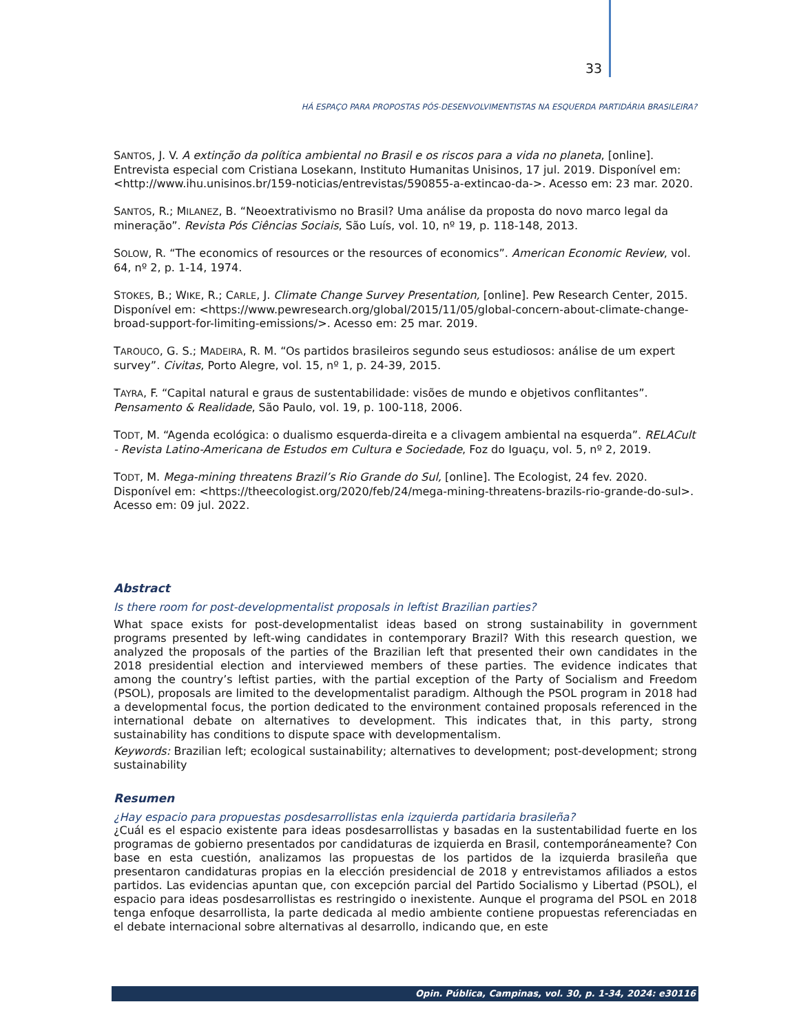33
HÁ ESPAÇO PARA PROPOSTAS PÓS-DESENVOLVIMENTISTAS NA ESQUERDA PARTIDÁRIA BRASILEIRA?
SANTOS, J. V. A extinção da política ambiental no Brasil e os riscos para a vida no planeta, [online]. Entrevista especial com Cristiana Losekann, Instituto Humanitas Unisinos, 17 jul. 2019. Disponível em: <http://www.ihu.unisinos.br/159-noticias/entrevistas/590855-a-extincao-da->. Acesso em: 23 mar. 2020.
SANTOS, R.; MILANEZ, B. “Neoextrativismo no Brasil? Uma análise da proposta do novo marco legal da mineração”. Revista Pós Ciências Sociais, São Luís, vol. 10, nº 19, p. 118-148, 2013.
SOLOW, R. “The economics of resources or the resources of economics”. American Economic Review, vol. 64, nº 2, p. 1-14, 1974.
STOKES, B.; WIKE, R.; CARLE, J. Climate Change Survey Presentation, [online]. Pew Research Center, 2015. Disponível em: <https://www.pewresearch.org/global/2015/11/05/global-concern-about-climate-change-broad-support-for-limiting-emissions/>. Acesso em: 25 mar. 2019.
TAROUCO, G. S.; MADEIRA, R. M. “Os partidos brasileiros segundo seus estudiosos: análise de um expert survey”. Civitas, Porto Alegre, vol. 15, nº 1, p. 24-39, 2015.
TAYRA, F. “Capital natural e graus de sustentabilidade: visões de mundo e objetivos conflitantes”. Pensamento & Realidade, São Paulo, vol. 19, p. 100-118, 2006.
TODT, M. “Agenda ecológica: o dualismo esquerda-direita e a clivagem ambiental na esquerda”. RELACult - Revista Latino-Americana de Estudos em Cultura e Sociedade, Foz do Iguaçu, vol. 5, nº 2, 2019.
TODT, M. Mega-mining threatens Brazil’s Rio Grande do Sul, [online]. The Ecologist, 24 fev. 2020. Disponível em: <https://theecologist.org/2020/feb/24/mega-mining-threatens-brazils-rio-grande-do-sul>. Acesso em: 09 jul. 2022.
Abstract
Is there room for post-developmentalist proposals in leftist Brazilian parties?
What space exists for post-developmentalist ideas based on strong sustainability in government programs presented by left-wing candidates in contemporary Brazil? With this research question, we analyzed the proposals of the parties of the Brazilian left that presented their own candidates in the 2018 presidential election and interviewed members of these parties. The evidence indicates that among the country’s leftist parties, with the partial exception of the Party of Socialism and Freedom (PSOL), proposals are limited to the developmentalist paradigm. Although the PSOL program in 2018 had a developmental focus, the portion dedicated to the environment contained proposals referenced in the international debate on alternatives to development. This indicates that, in this party, strong sustainability has conditions to dispute space with developmentalism.
Keywords: Brazilian left; ecological sustainability; alternatives to development; post-development; strong sustainability
Resumen
¿Hay espacio para propuestas posdesarrollistas enla izquierda partidaria brasileña?
¿Cuál es el espacio existente para ideas posdesarrollistas y basadas en la sustentabilidad fuerte en los programas de gobierno presentados por candidaturas de izquierda en Brasil, contemporáneamente? Con base en esta cuestión, analizamos las propuestas de los partidos de la izquierda brasileña que presentaron candidaturas propias en la elección presidencial de 2018 y entrevistamos afiliados a estos partidos. Las evidencias apuntan que, con excepción parcial del Partido Socialismo y Libertad (PSOL), el espacio para ideas posdesarrollistas es restringido o inexistente. Aunque el programa del PSOL en 2018 tenga enfoque desarrollista, la parte dedicada al medio ambiente contiene propuestas referenciadas en el debate internacional sobre alternativas al desarrollo, indicando que, en este
Opin. Pública, Campinas, vol. 30, p. 1-34, 2024: e30116